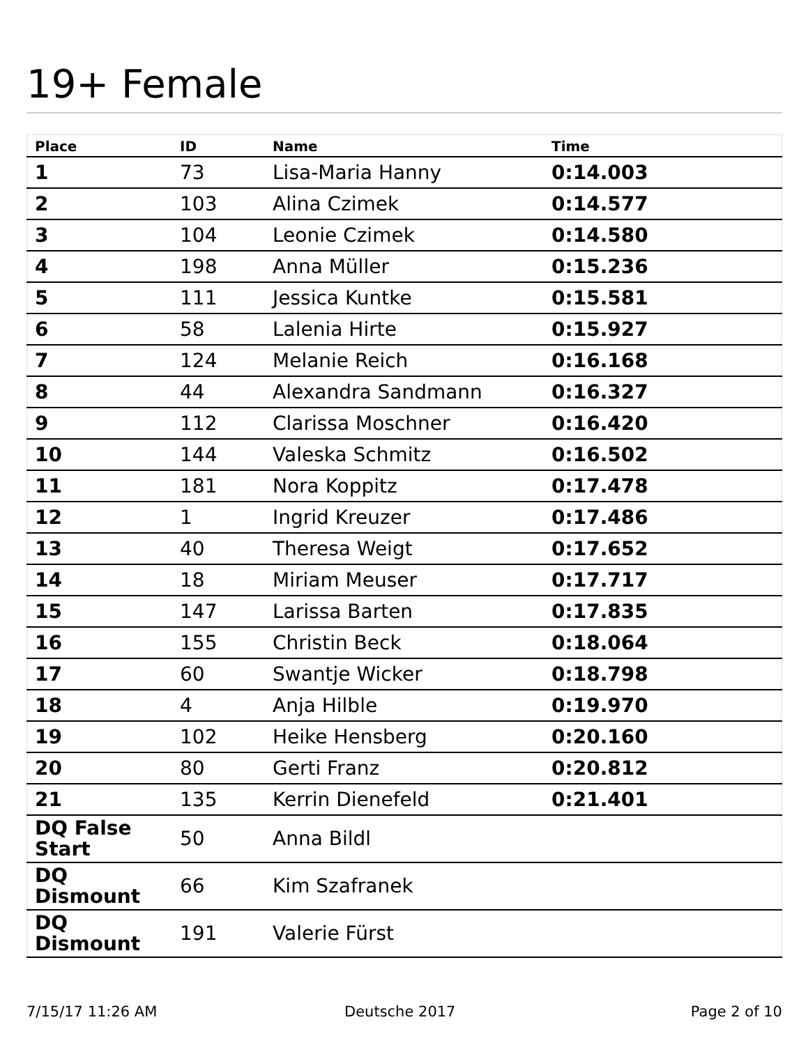19+ Female
| Place | ID | Name | Time |
| --- | --- | --- | --- |
| 1 | 73 | Lisa-Maria Hanny | 0:14.003 |
| 2 | 103 | Alina Czimek | 0:14.577 |
| 3 | 104 | Leonie Czimek | 0:14.580 |
| 4 | 198 | Anna Müller | 0:15.236 |
| 5 | 111 | Jessica Kuntke | 0:15.581 |
| 6 | 58 | Lalenia Hirte | 0:15.927 |
| 7 | 124 | Melanie Reich | 0:16.168 |
| 8 | 44 | Alexandra Sandmann | 0:16.327 |
| 9 | 112 | Clarissa Moschner | 0:16.420 |
| 10 | 144 | Valeska Schmitz | 0:16.502 |
| 11 | 181 | Nora Koppitz | 0:17.478 |
| 12 | 1 | Ingrid Kreuzer | 0:17.486 |
| 13 | 40 | Theresa Weigt | 0:17.652 |
| 14 | 18 | Miriam Meuser | 0:17.717 |
| 15 | 147 | Larissa Barten | 0:17.835 |
| 16 | 155 | Christin Beck | 0:18.064 |
| 17 | 60 | Swantje Wicker | 0:18.798 |
| 18 | 4 | Anja Hilble | 0:19.970 |
| 19 | 102 | Heike Hensberg | 0:20.160 |
| 20 | 80 | Gerti Franz | 0:20.812 |
| 21 | 135 | Kerrin Dienefeld | 0:21.401 |
| DQ False Start | 50 | Anna Bildl | |
| DQ Dismount | 66 | Kim Szafranek | |
| DQ Dismount | 191 | Valerie Fürst | |
7/15/17 11:26 AM Deutsche 2017 Page 2 of 10